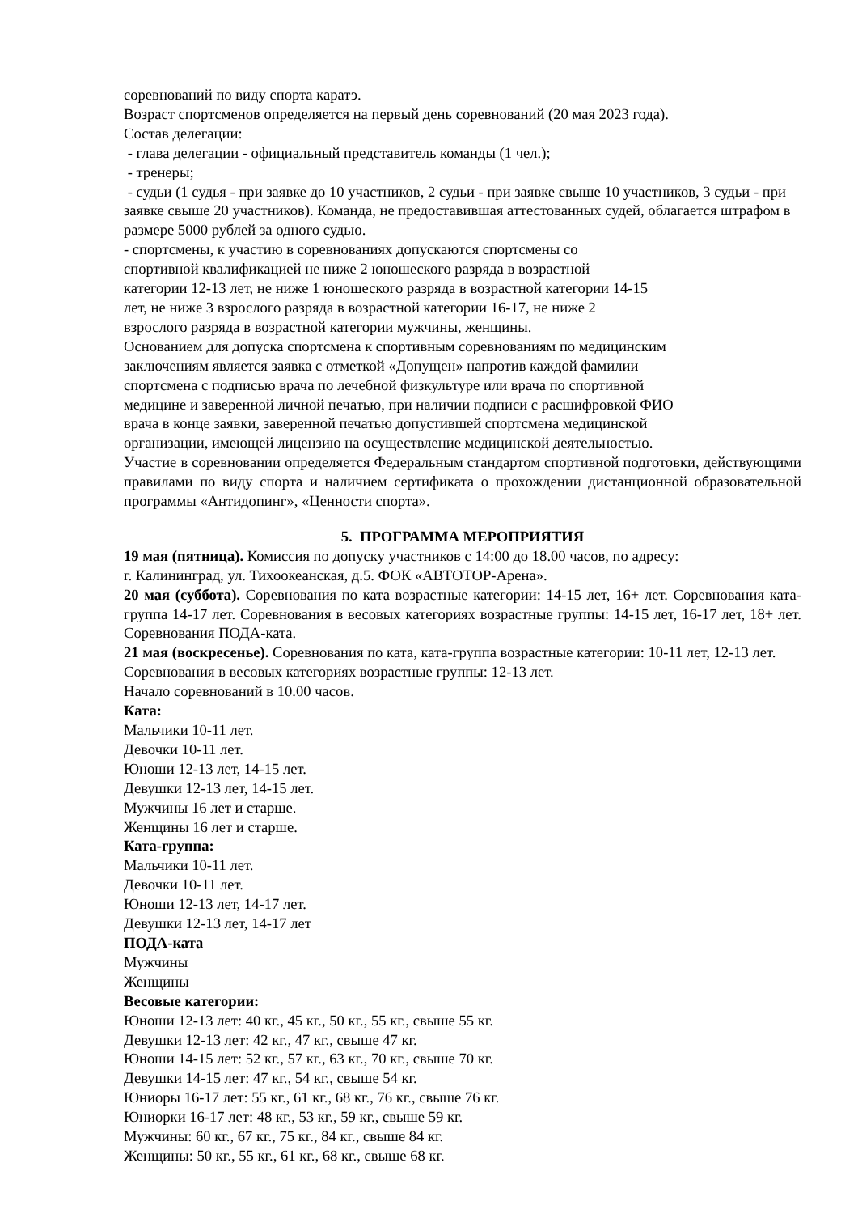соревнований по виду спорта каратэ.
Возраст спортсменов определяется на первый день соревнований (20 мая 2023 года).
Состав делегации:
- глава делегации - официальный представитель команды (1 чел.);
- тренеры;
- судьи (1 судья - при заявке до 10 участников, 2 судьи - при заявке свыше 10 участников, 3 судьи - при заявке свыше 20 участников). Команда, не предоставившая аттестованных судей, облагается штрафом в размере 5000 рублей за одного судью.
- спортсмены, к участию в соревнованиях допускаются спортсмены со
спортивной квалификацией не ниже 2 юношеского разряда в возрастной
категории 12-13 лет, не ниже 1 юношеского разряда в возрастной категории 14-15
лет, не ниже 3 взрослого разряда в возрастной категории 16-17, не ниже 2
взрослого разряда в возрастной категории мужчины, женщины.
Основанием для допуска спортсмена к спортивным соревнованиям по медицинским
заключениям является заявка с отметкой «Допущен» напротив каждой фамилии
спортсмена с подписью врача по лечебной физкультуре или врача по спортивной
медицине и заверенной личной печатью, при наличии подписи с расшифровкой ФИО
врача в конце заявки, заверенной печатью допустившей спортсмена медицинской
организации, имеющей лицензию на осуществление медицинской деятельностью.
Участие в соревновании определяется Федеральным стандартом спортивной подготовки, действующими правилами по виду спорта и наличием сертификата о прохождении дистанционной образовательной программы «Антидопинг», «Ценности спорта».
5. ПРОГРАММА МЕРОПРИЯТИЯ
19 мая (пятница). Комиссия по допуску участников с 14:00 до 18.00 часов, по адресу:
г. Калининград, ул. Тихоокеанская, д.5. ФОК «АВТОТОР-Арена».
20 мая (суббота). Соревнования по ката возрастные категории: 14-15 лет, 16+ лет. Соревнования ката-группа 14-17 лет. Соревнования в весовых категориях возрастные группы: 14-15 лет, 16-17 лет, 18+ лет. Соревнования ПОДА-ката.
21 мая (воскресенье). Соревнования по ката, ката-группа возрастные категории: 10-11 лет, 12-13 лет. Соревнования в весовых категориях возрастные группы: 12-13 лет.
Начало соревнований в 10.00 часов.
Ката:
Мальчики 10-11 лет.
Девочки 10-11 лет.
Юноши 12-13 лет, 14-15 лет.
Девушки 12-13 лет, 14-15 лет.
Мужчины 16 лет и старше.
Женщины 16 лет и старше.
Ката-группа:
Мальчики 10-11 лет.
Девочки 10-11 лет.
Юноши 12-13 лет, 14-17 лет.
Девушки 12-13 лет, 14-17 лет
ПОДА-ката
Мужчины
Женщины
Весовые категории:
Юноши 12-13 лет: 40 кг., 45 кг., 50 кг., 55 кг., свыше 55 кг.
Девушки 12-13 лет: 42 кг., 47 кг., свыше 47 кг.
Юноши 14-15 лет: 52 кг., 57 кг., 63 кг., 70 кг., свыше 70 кг.
Девушки 14-15 лет: 47 кг., 54 кг., свыше 54 кг.
Юниоры 16-17 лет: 55 кг., 61 кг., 68 кг., 76 кг., свыше 76 кг.
Юниорки 16-17 лет: 48 кг., 53 кг., 59 кг., свыше 59 кг.
Мужчины: 60 кг., 67 кг., 75 кг., 84 кг., свыше 84 кг.
Женщины: 50 кг., 55 кг., 61 кг., 68 кг., свыше 68 кг.